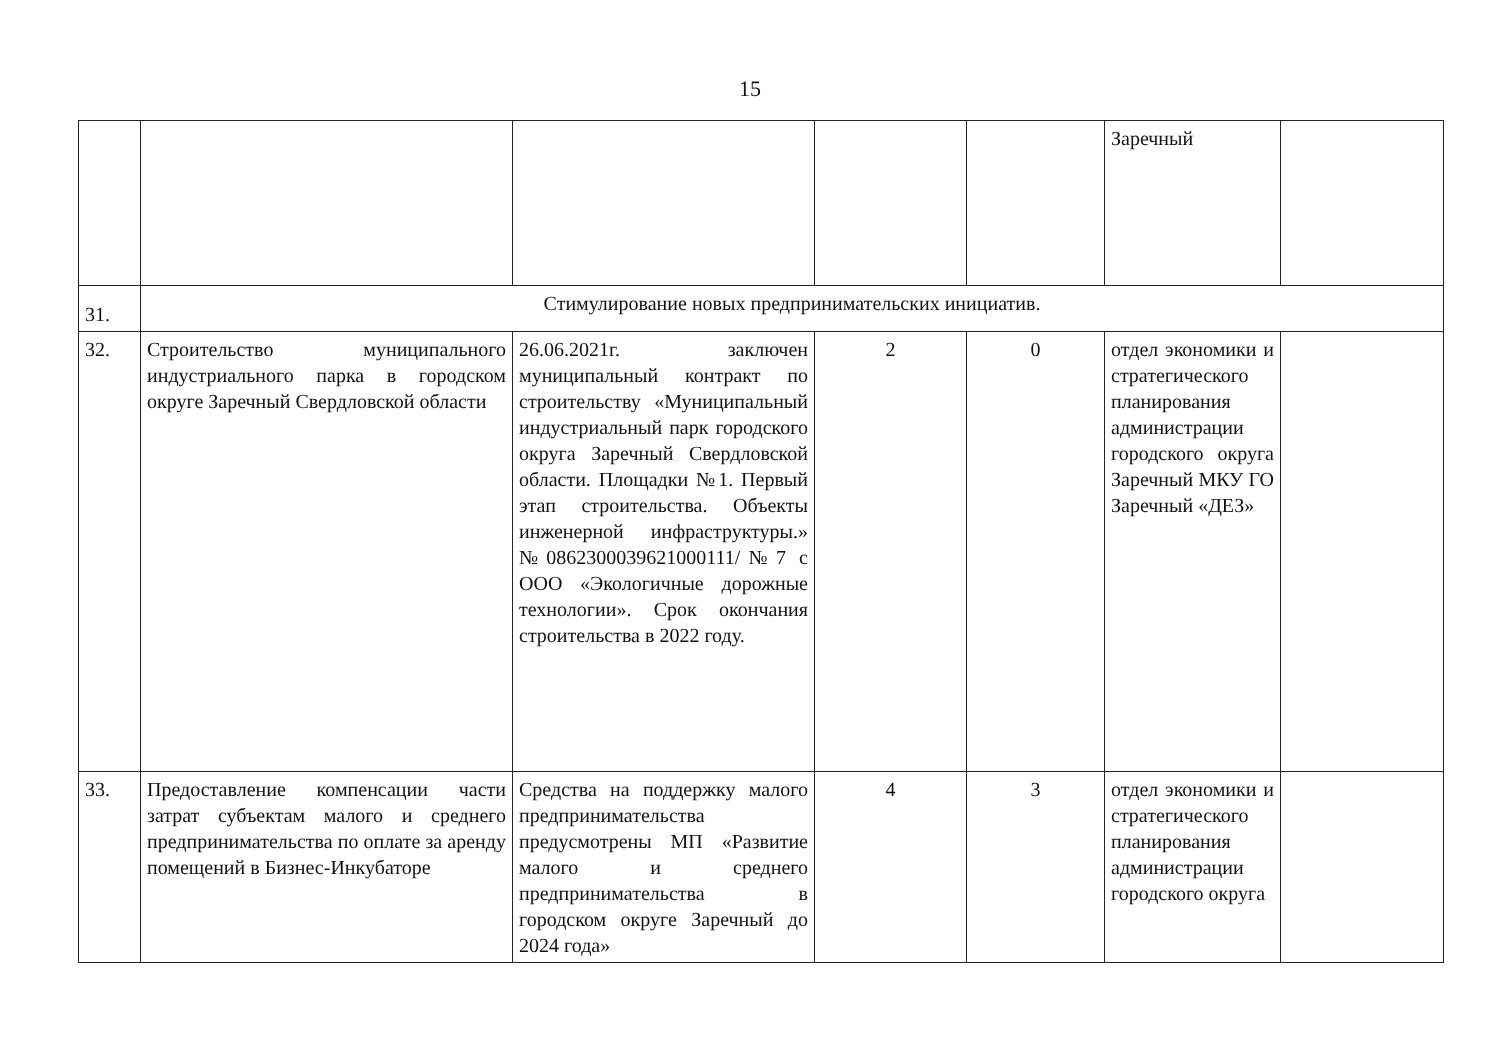15
| | | | | | Заречный | |
| 31. | Стимулирование новых предпринимательских инициатив. | | | | | |
| 32. | Строительство муниципального индустриального парка в городском округе Заречный Свердловской области | 26.06.2021г. заключен муниципальный контракт по строительству «Муниципальный индустриальный парк городского округа Заречный Свердловской области. Площадки №1. Первый этап строительства. Объекты инженерной инфраструктуры.» №0862300039621000111/№7 с ООО «Экологичные дорожные технологии». Срок окончания строительства в 2022 году. | 2 | 0 | отдел экономики и стратегического планирования администрации городского округа Заречный МКУ ГО Заречный «ДЕЗ» | |
| 33. | Предоставление компенсации части затрат субъектам малого и среднего предпринимательства по оплате за аренду помещений в Бизнес-Инкубаторе | Средства на поддержку малого предпринимательства предусмотрены МП «Развитие малого и среднего предпринимательства в городском округе Заречный до 2024 года» | 4 | 3 | отдел экономики и стратегического планирования администрации городского округа | |